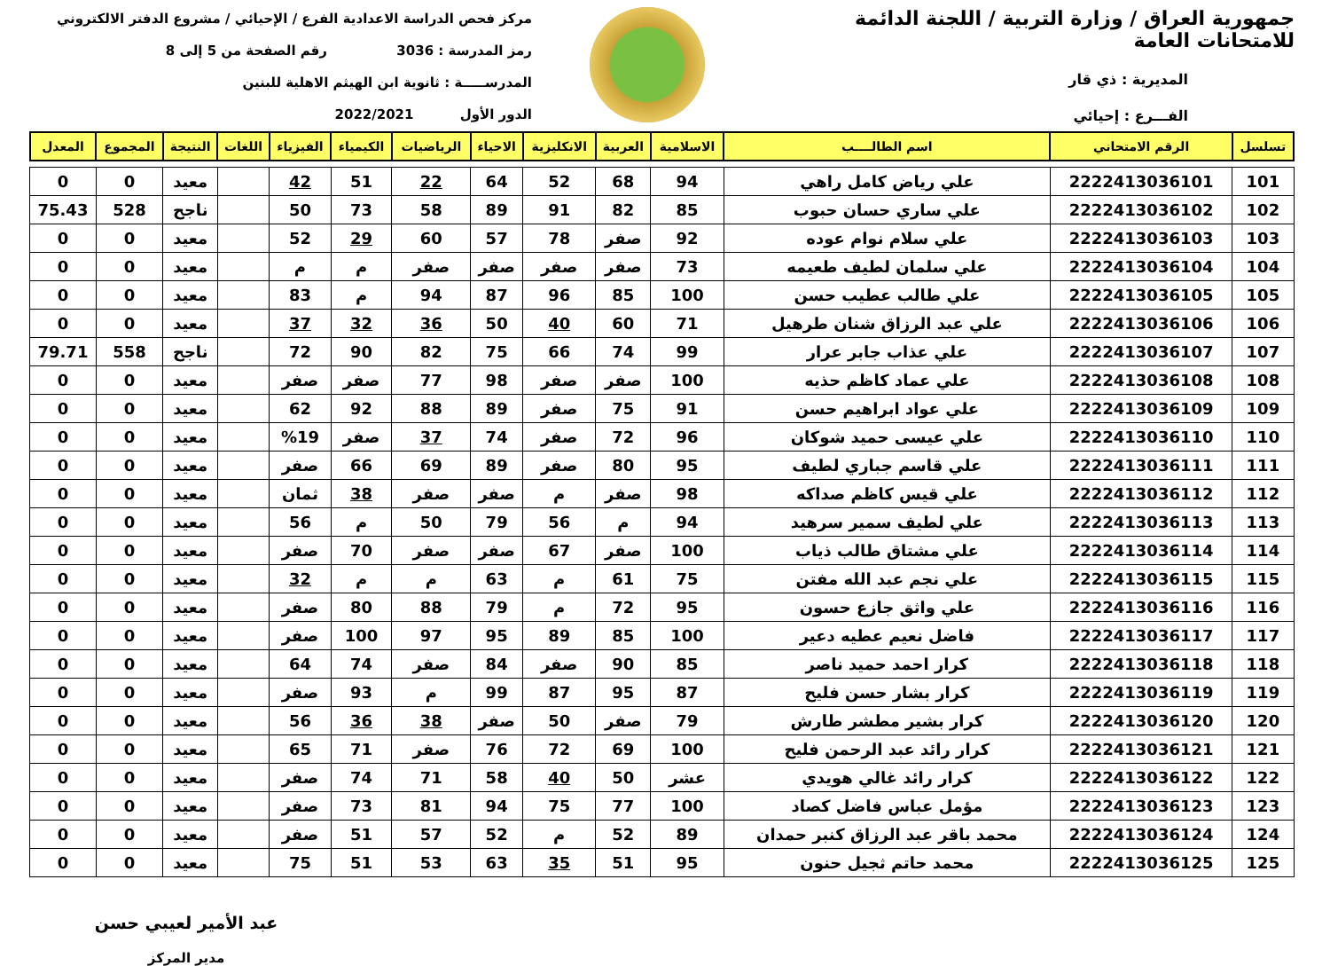جمهورية العراق / وزارة التربية / اللجنة الدائمة للامتحانات العامة
المديرية : ذي قار
الفـــرع : إحيائي
مركز فحص الدراسة الاعدادية الفرع / الإحيائي / مشروع الدفتر الالكتروني
رمز المدرسة : 3036 رقم الصفحة من 5 إلى 8
المدرســـــة : ثانوية ابن الهيثم الاهلية للبنين
الدور الأول 2022/2021
| تسلسل | الرقم الامتحاني | اسم الطالــــب | الاسلامية | العربية | الانكليزية | الاحياء | الرياضيات | الكيمياء | الفيزياء | اللغات | النتيجة | المجموع | المعدل |
| --- | --- | --- | --- | --- | --- | --- | --- | --- | --- | --- | --- | --- | --- |
| 101 | 2222413036101 | علي رياض كامل راهي | 94 | 68 | 52 | 64 | 22 | 51 | 42 | | معيد | 0 | 0 |
| 102 | 2222413036102 | علي ساري حسان حبوب | 85 | 82 | 91 | 89 | 58 | 73 | 50 | | ناجح | 528 | 75.43 |
| 103 | 2222413036103 | علي سلام نوام عوده | 92 | صفر | 78 | 57 | 60 | 29 | 52 | | معيد | 0 | 0 |
| 104 | 2222413036104 | علي سلمان لطيف طعيمه | 73 | صفر | صفر | صفر | صفر | م | م | | معيد | 0 | 0 |
| 105 | 2222413036105 | علي طالب عطيب حسن | 100 | 85 | 96 | 87 | 94 | م | 83 | | معيد | 0 | 0 |
| 106 | 2222413036106 | علي عبد الرزاق شنان طرهيل | 71 | 60 | 40 | 50 | 36 | 32 | 37 | | معيد | 0 | 0 |
| 107 | 2222413036107 | علي عذاب جابر عرار | 99 | 74 | 66 | 75 | 82 | 90 | 72 | | ناجح | 558 | 79.71 |
| 108 | 2222413036108 | علي عماد كاظم حذيه | 100 | صفر | صفر | 98 | 77 | صفر | صفر | | معيد | 0 | 0 |
| 109 | 2222413036109 | علي عواد ابراهيم حسن | 91 | 75 | صفر | 89 | 88 | 92 | 62 | | معيد | 0 | 0 |
| 110 | 2222413036110 | علي عيسى حميد شوكان | 96 | 72 | صفر | 74 | 37 | صفر | %19 | | معيد | 0 | 0 |
| 111 | 2222413036111 | علي قاسم جباري لطيف | 95 | 80 | صفر | 89 | 69 | 66 | صفر | | معيد | 0 | 0 |
| 112 | 2222413036112 | علي قيس كاظم صداكه | 98 | صفر | م | صفر | صفر | 38 | ثمان | | معيد | 0 | 0 |
| 113 | 2222413036113 | علي لطيف سمير سرهيد | 94 | م | 56 | 79 | 50 | م | 56 | | معيد | 0 | 0 |
| 114 | 2222413036114 | علي مشتاق طالب ذياب | 100 | صفر | 67 | صفر | صفر | 70 | صفر | | معيد | 0 | 0 |
| 115 | 2222413036115 | علي نجم عبد الله مفتن | 75 | 61 | م | 63 | م | م | 32 | | معيد | 0 | 0 |
| 116 | 2222413036116 | علي واثق جازع حسون | 95 | 72 | م | 79 | 88 | 80 | صفر | | معيد | 0 | 0 |
| 117 | 2222413036117 | فاضل نعيم عطيه دعير | 100 | 85 | 89 | 95 | 97 | 100 | صفر | | معيد | 0 | 0 |
| 118 | 2222413036118 | كرار احمد حميد ناصر | 85 | 90 | صفر | 84 | صفر | 74 | 64 | | معيد | 0 | 0 |
| 119 | 2222413036119 | كرار بشار حسن فليح | 87 | 95 | 87 | 99 | م | 93 | صفر | | معيد | 0 | 0 |
| 120 | 2222413036120 | كرار بشير مطشر طارش | 79 | صفر | 50 | صفر | 38 | 36 | 56 | | معيد | 0 | 0 |
| 121 | 2222413036121 | كرار رائد عبد الرحمن فليح | 100 | 69 | 72 | 76 | صفر | 71 | 65 | | معيد | 0 | 0 |
| 122 | 2222413036122 | كرار رائد غالي هويدي | عشر | 50 | 40 | 58 | 71 | 74 | صفر | | معيد | 0 | 0 |
| 123 | 2222413036123 | مؤمل عباس فاضل كصاد | 100 | 77 | 75 | 94 | 81 | 73 | صفر | | معيد | 0 | 0 |
| 124 | 2222413036124 | محمد باقر عبد الرزاق كنبر حمدان | 89 | 52 | م | 52 | 57 | 51 | صفر | | معيد | 0 | 0 |
| 125 | 2222413036125 | محمد حاتم ثجيل حنون | 95 | 51 | 35 | 63 | 53 | 51 | 75 | | معيد | 0 | 0 |
عبد الأمير لعيبي حسن
مدير المركز